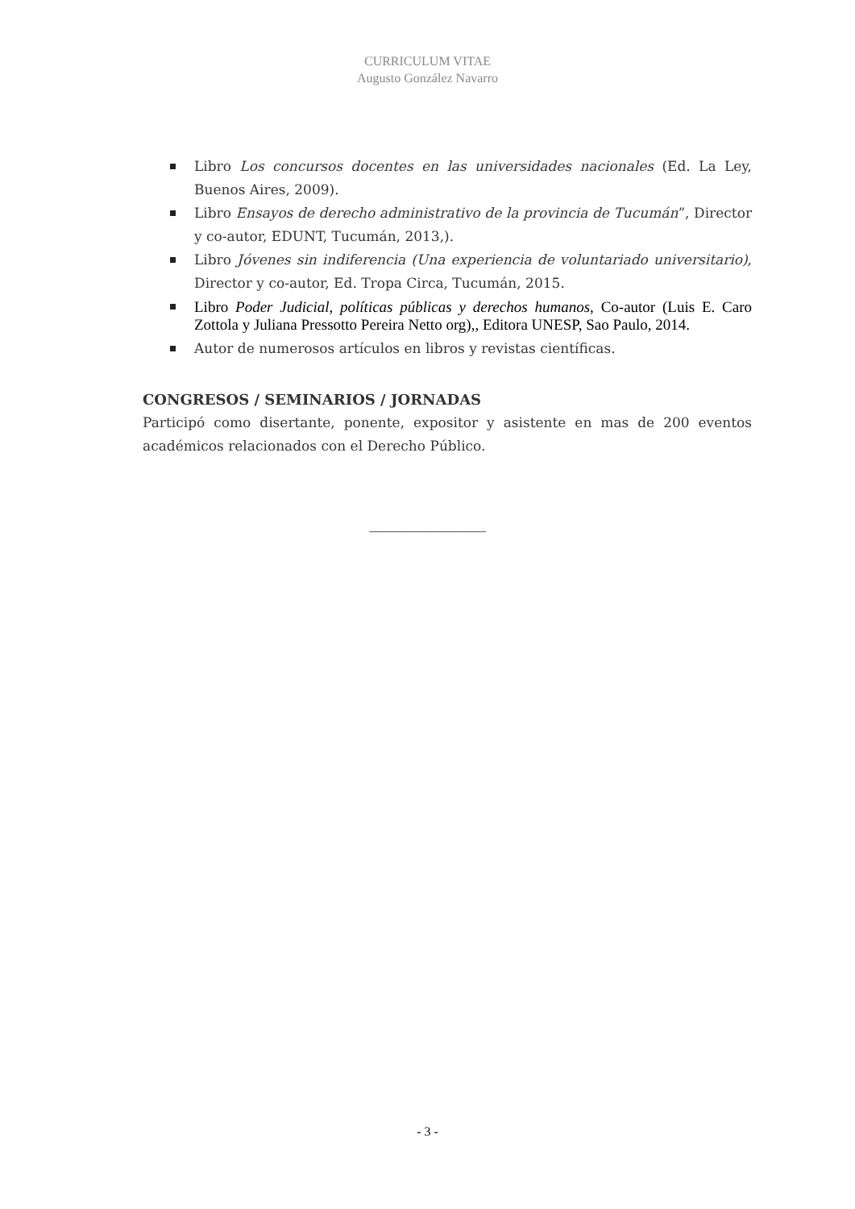CURRICULUM VITAE
Augusto González Navarro
Libro Los concursos docentes en las universidades nacionales (Ed. La Ley, Buenos Aires, 2009).
Libro Ensayos de derecho administrativo de la provincia de Tucumán”, Director y co-autor, EDUNT, Tucumán, 2013,).
Libro Jóvenes sin indiferencia (Una experiencia de voluntariado universitario), Director y co-autor, Ed. Tropa Circa, Tucumán, 2015.
Libro Poder Judicial, políticas públicas y derechos humanos, Co-autor (Luis E. Caro Zottola y Juliana Pressotto Pereira Netto org),, Editora UNESP, Sao Paulo, 2014.
Autor de numerosos artículos en libros y revistas científicas.
CONGRESOS / SEMINARIOS / JORNADAS
Participó como disertante, ponente, expositor y asistente en mas de 200 eventos académicos relacionados con el Derecho Público.
_________________
- 3 -